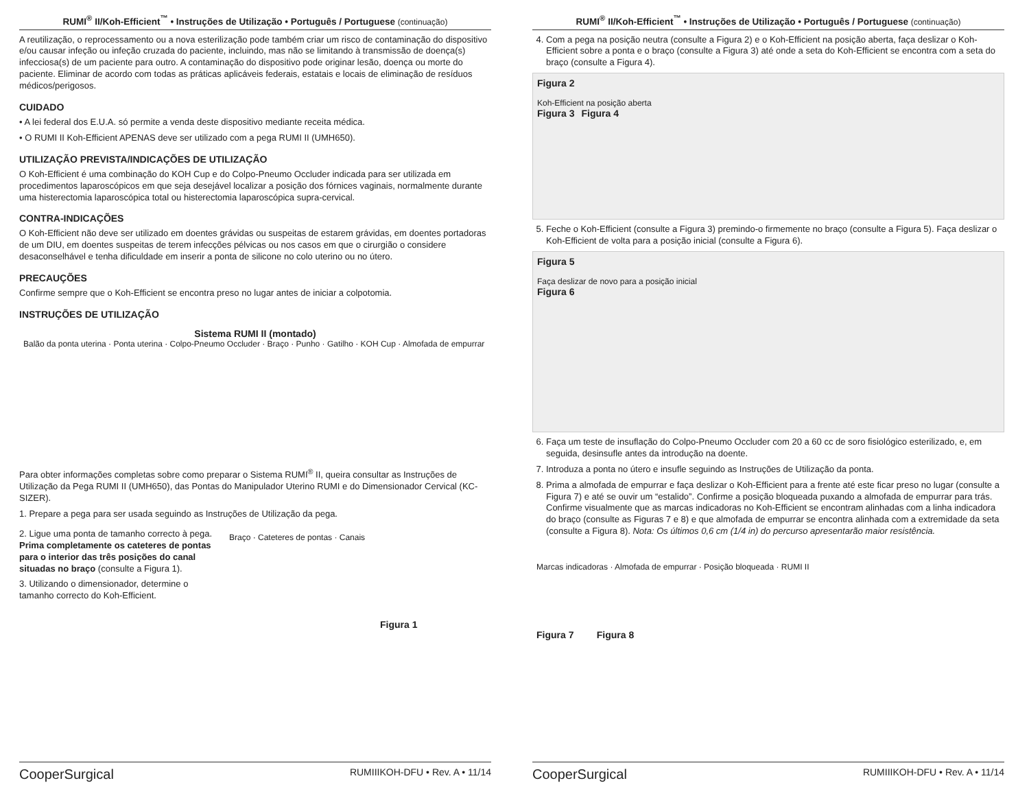RUMI<sup>®</sup> II/Koh-Efficient<sup>™</sup> • Instruções de Utilização • Português / Portuguese (continuação)
A reutilização, o reprocessamento ou a nova esterilização pode também criar um risco de contaminação do dispositivo e/ou causar infeção ou infeção cruzada do paciente, incluindo, mas não se limitando à transmissão de doença(s) infecciosa(s) de um paciente para outro. A contaminação do dispositivo pode originar lesão, doença ou morte do paciente. Eliminar de acordo com todas as práticas aplicáveis federais, estatais e locais de eliminação de resíduos médicos/perigosos.
CUIDADO
• A lei federal dos E.U.A. só permite a venda deste dispositivo mediante receita médica.
• O RUMI II Koh-Efficient APENAS deve ser utilizado com a pega RUMI II (UMH650).
UTILIZAÇÃO PREVISTA/INDICAÇÕES DE UTILIZAÇÃO
O Koh-Efficient é uma combinação do KOH Cup e do Colpo-Pneumo Occluder indicada para ser utilizada em procedimentos laparoscópicos em que seja desejável localizar a posição dos fórnices vaginais, normalmente durante uma histerectomia laparoscópica total ou histerectomia laparoscópica supra-cervical.
CONTRA-INDICAÇÕES
O Koh-Efficient não deve ser utilizado em doentes grávidas ou suspeitas de estarem grávidas, em doentes portadoras de um DIU, em doentes suspeitas de terem infecções pélvicas ou nos casos em que o cirurgião o considere desaconselhável e tenha dificuldade em inserir a ponta de silicone no colo uterino ou no útero.
PRECAUÇÕES
Confirme sempre que o Koh-Efficient se encontra preso no lugar antes de iniciar a colpotomia.
INSTRUÇÕES DE UTILIZAÇÃO
Sistema RUMI II (montado)
Balão da ponta uterina · Ponta uterina · Colpo-Pneumo Occluder · Braço · Punho · Gatilho · KOH Cup · Almofada de empurrar
Para obter informações completas sobre como preparar o Sistema RUMI<sup>®</sup> II, queira consultar as Instruções de Utilização da Pega RUMI II (UMH650), das Pontas do Manipulador Uterino RUMI e do Dimensionador Cervical (KC-SIZER).
1. Prepare a pega para ser usada seguindo as Instruções de Utilização da pega.
2. Ligue uma ponta de tamanho correcto à pega. Prima completamente os cateteres de pontas para o interior das três posições do canal situadas no braço (consulte a Figura 1).
3. Utilizando o dimensionador, determine o tamanho correcto do Koh-Efficient.
Braço · Cateteres de pontas · Canais
Figura 1
CooperSurgical RUMIIIKOH-DFU • Rev. A • 11/14
RUMI<sup>®</sup> II/Koh-Efficient<sup>™</sup> • Instruções de Utilização • Português / Portuguese (continuação)
4. Com a pega na posição neutra (consulte a Figura 2) e o Koh-Efficient na posição aberta, faça deslizar o Koh-Efficient sobre a ponta e o braço (consulte a Figura 3) até onde a seta do Koh-Efficient se encontra com a seta do braço (consulte a Figura 4).
Figura 2
Koh-Efficient na posição aberta
Figura 3 Figura 4
5. Feche o Koh-Efficient (consulte a Figura 3) premindo-o firmemente no braço (consulte a Figura 5). Faça deslizar o Koh-Efficient de volta para a posição inicial (consulte a Figura 6).
Figura 5
Faça deslizar de novo para a posição inicial
Figura 6
6. Faça um teste de insuflação do Colpo-Pneumo Occluder com 20 a 60 cc de soro fisiológico esterilizado, e, em seguida, desinsufle antes da introdução na doente.
7. Introduza a ponta no útero e insufle seguindo as Instruções de Utilização da ponta.
8. Prima a almofada de empurrar e faça deslizar o Koh-Efficient para a frente até este ficar preso no lugar (consulte a Figura 7) e até se ouvir um “estalido”. Confirme a posição bloqueada puxando a almofada de empurrar para trás. Confirme visualmente que as marcas indicadoras no Koh-Efficient se encontram alinhadas com a linha indicadora do braço (consulte as Figuras 7 e 8) e que almofada de empurrar se encontra alinhada com a extremidade da seta (consulte a Figura 8). Nota: Os últimos 0,6 cm (1/4 in) do percurso apresentarão maior resistência.
Marcas indicadoras · Almofada de empurrar · Posição bloqueada · RUMI II
Figura 7 Figura 8
CooperSurgical RUMIIIKOH-DFU • Rev. A • 11/14